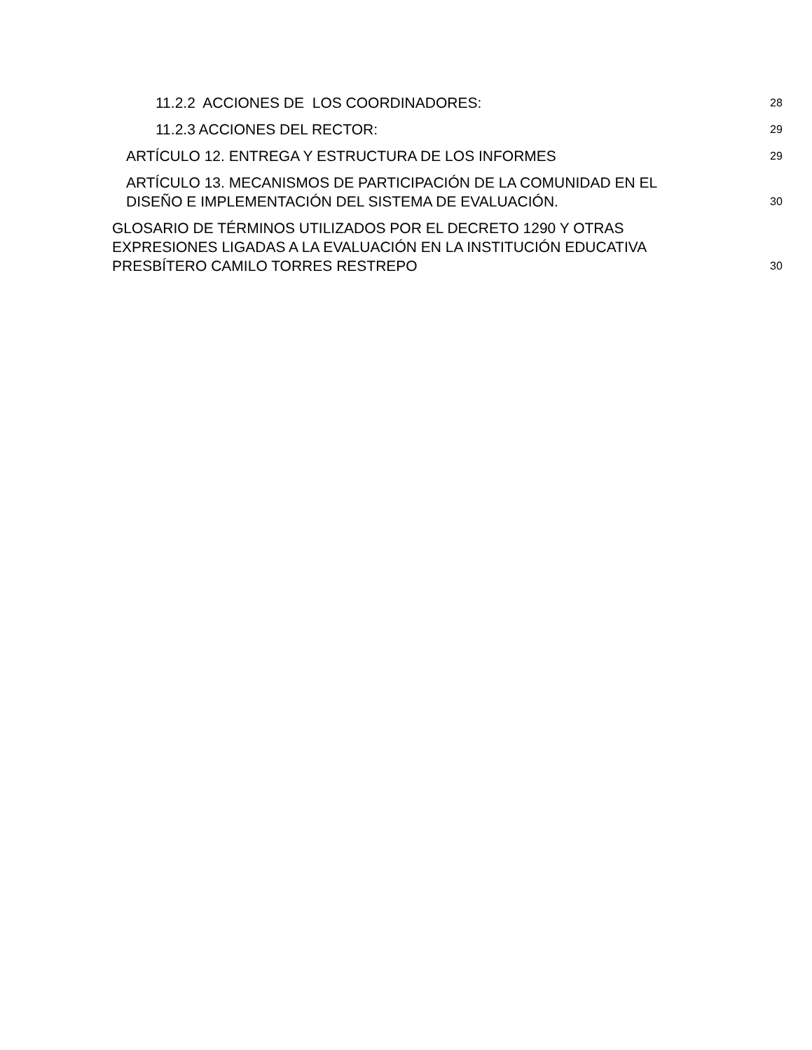11.2.2 ACCIONES DE LOS COORDINADORES: 28
11.2.3 ACCIONES DEL RECTOR: 29
ARTÍCULO 12. ENTREGA Y ESTRUCTURA DE LOS INFORMES 29
ARTÍCULO 13. MECANISMOS DE PARTICIPACIÓN DE LA COMUNIDAD EN EL
DISEÑO E IMPLEMENTACIÓN DEL SISTEMA DE EVALUACIÓN. 30
GLOSARIO DE TÉRMINOS UTILIZADOS POR EL DECRETO 1290 Y OTRAS
EXPRESIONES LIGADAS A LA EVALUACIÓN EN LA INSTITUCIÓN EDUCATIVA
PRESBÍTERO CAMILO TORRES RESTREPO 30